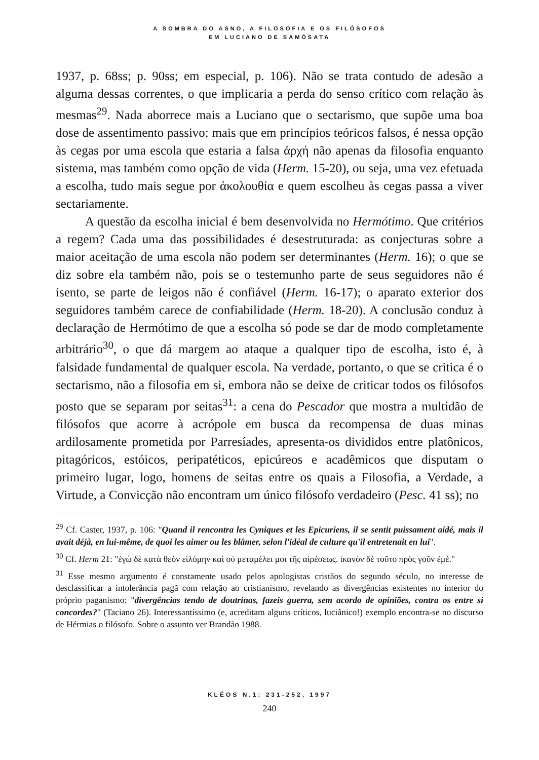A SOMBRA DO ASNO, A FILOSOFIA E OS FILÓSOFOS
EM LUCIANO DE SAMÓSATA
1937, p. 68ss; p. 90ss; em especial, p. 106). Não se trata contudo de adesão a alguma dessas correntes, o que implicaria a perda do senso crítico com relação às mesmas<sup>29</sup>. Nada aborrece mais a Luciano que o sectarismo, que supõe uma boa dose de assentimento passivo: mais que em princípios teóricos falsos, é nessa opção às cegas por uma escola que estaria a falsa ἀρχή não apenas da filosofia enquanto sistema, mas também como opção de vida (Herm. 15-20), ou seja, uma vez efetuada a escolha, tudo mais segue por ἀκολουθία e quem escolheu às cegas passa a viver sectariamente.
A questão da escolha inicial é bem desenvolvida no Hermótimo. Que critérios a regem? Cada uma das possibilidades é desestruturada: as conjecturas sobre a maior aceitação de uma escola não podem ser determinantes (Herm. 16); o que se diz sobre ela também não, pois se o testemunho parte de seus seguidores não é isento, se parte de leigos não é confiável (Herm. 16-17); o aparato exterior dos seguidores também carece de confiabilidade (Herm. 18-20). A conclusão conduz à declaração de Hermótimo de que a escolha só pode se dar de modo completamente arbitrário<sup>30</sup>, o que dá margem ao ataque a qualquer tipo de escolha, isto é, à falsidade fundamental de qualquer escola. Na verdade, portanto, o que se critica é o sectarismo, não a filosofia em si, embora não se deixe de criticar todos os filósofos posto que se separam por seitas<sup>31</sup>: a cena do Pescador que mostra a multidão de filósofos que acorre à acrópole em busca da recompensa de duas minas ardilosamente prometida por Parresíades, apresenta-os divididos entre platônicos, pitagóricos, estóicos, peripatéticos, epicúreos e acadêmicos que disputam o primeiro lugar, logo, homens de seitas entre os quais a Filosofia, a Verdade, a Virtude, a Convicção não encontram um único filósofo verdadeiro (Pesc. 41 ss); no
<sup>29</sup> Cf. Caster, 1937, p. 106: "Quand il rencontra les Cyniques et les Epicuriens, il se sentit puissament aidé, mais il avait déjà, en lui-même, de quoi les aimer ou les blâmer, selon l'idéal de culture qu'il entretenait en lui".
<sup>30</sup> Cf. Herm 21: "ἐγὼ δὲ κατὰ θεὸν εἱλόμην καὶ οὐ μεταμέλει μοι τῆς αἱρέσεως. ἱκανὸν δὲ τοῦτο πρὸς γοῦν ἐμέ."
<sup>31</sup> Esse mesmo argumento é constamente usado pelos apologistas cristãos do segundo século, no interesse de desclassificar a intolerância pagã com relação ao cristianismo, revelando as divergências existentes no interior do próprio paganismo: "divergências tendo de doutrinas, fazeis guerra, sem acordo de opiniões, contra os entre si concordes?" (Taciano 26). Interessantíssimo (e, acreditam alguns críticos, luciânico!) exemplo encontra-se no discurso de Hérmias o filósofo. Sobre o assunto ver Brandão 1988.
KLÉOS N.1: 231-252, 1997
240